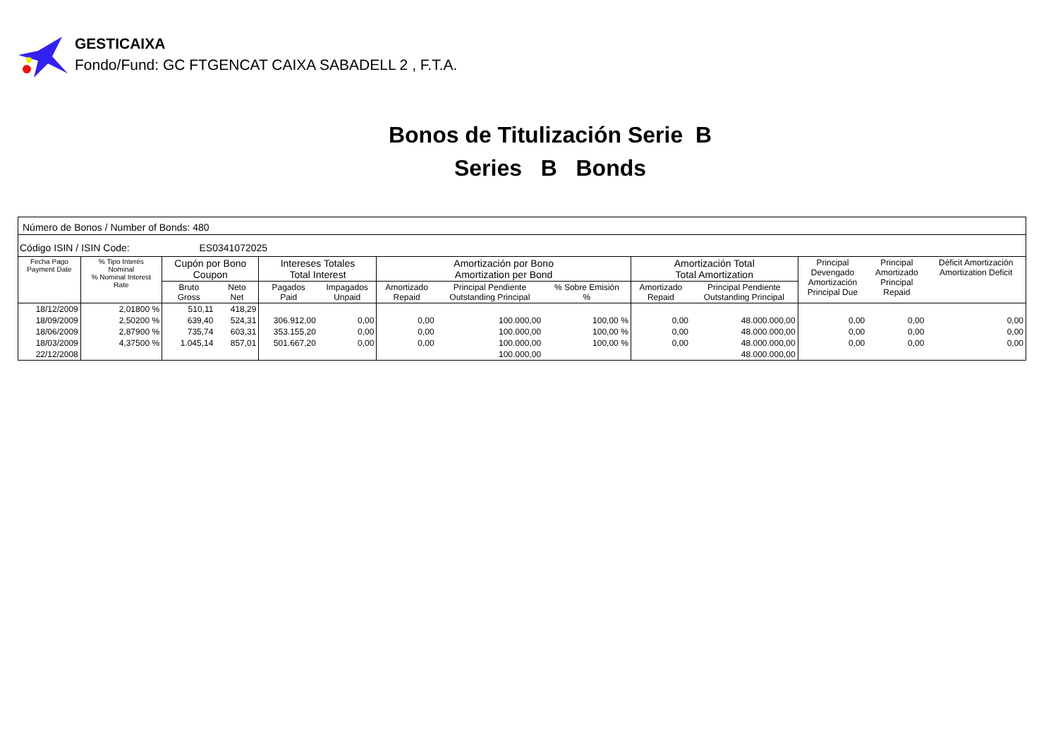GESTICAIXA
Fondo/Fund: GC FTGENCAT CAIXA SABADELL 2 , F.T.A.
Bonos de Titulización Serie B
Series B Bonds
| Número de Bonos / Number of Bonds: 480 | | | | | | | | | | | | | |
| Código ISIN / ISIN Code: ES0341072025 | | | | | | | | | | | | | |
| Fecha Pago Payment Date | % Tipo Interés Nominal % Nominal Interest Rate | Cupón por Bono Coupon | | Intereses Totales Total Interest | | Amortización por Bono Amortization per Bond | | | Amortización Total Total Amortization | | Principal Devengado Amortización Principal Due | Principal Amortizado Principal Repaid | Déficit Amortización Amortization Deficit |
| | | Bruto Gross | Neto Net | Pagados Paid | Impagados Unpaid | Amortizado Repaid | Principal Pendiente Outstanding Principal | % Sobre Emisión % | Amortizado Repaid | Principal Pendiente Outstanding Principal | | | |
| 18/12/2009 | 2,01800 % | 510,11 | 418,29 | | | | | | | | | | |
| 18/09/2009 | 2,50200 % | 639,40 | 524,31 | 306.912,00 | 0,00 | 0,00 | 100.000,00 | 100,00 % | 0,00 | 48.000.000,00 | 0,00 | 0,00 | 0,00 |
| 18/06/2009 | 2,87900 % | 735,74 | 603,31 | 353.155,20 | 0,00 | 0,00 | 100.000,00 | 100,00 % | 0,00 | 48.000.000,00 | 0,00 | 0,00 | 0,00 |
| 18/03/2009 | 4,37500 % | 1.045,14 | 857,01 | 501.667,20 | 0,00 | 0,00 | 100.000,00 | 100,00 % | 0,00 | 48.000.000,00 | 0,00 | 0,00 | 0,00 |
| 22/12/2008 | | | | | | | 100.000,00 | | | 48.000.000,00 | | | |